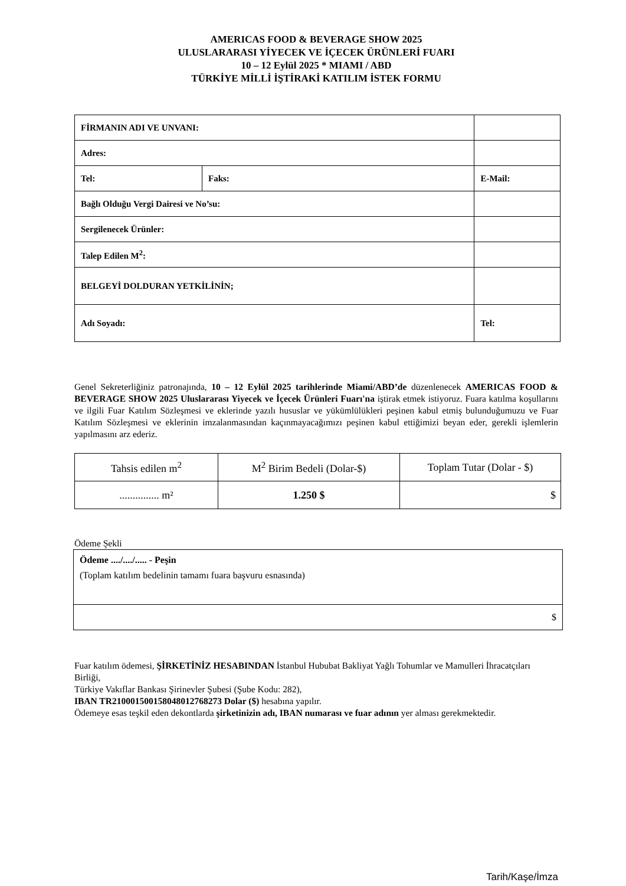AMERICAS FOOD & BEVERAGE SHOW 2025
ULUSLARARASI YİYECEK VE İÇECEK ÜRÜNLERİ FUARI
10 – 12 Eylül 2025 * MIAMI / ABD
TÜRKİYE MİLLİ İŞTİRAKİ KATILIM İSTEK FORMU
| FİRMANIN ADI VE UNVANI: | | |
| Adres: | | |
| Tel: | Faks: | E-Mail: |
| Bağlı Olduğu Vergi Dairesi ve No’su: | | |
| Sergilenecek Ürünler: | | |
| Talep Edilen M<sup>2</sup>: | | |
| BELGEYİ DOLDURAN YETKİLİNİN; | | |
| Adı Soyadı: | | Tel: |
Genel Sekreterliğiniz patronajında, 10 – 12 Eylül 2025 tarihlerinde Miami/ABD’de düzenlenecek AMERICAS FOOD & BEVERAGE SHOW 2025 Uluslararası Yiyecek ve İçecek Ürünleri Fuarı'na iştirak etmek istiyoruz. Fuara katılma koşullarını ve ilgili Fuar Katılım Sözleşmesi ve eklerinde yazılı hususlar ve yükümlülükleri peşinen kabul etmiş bulunduğumuzu ve Fuar Katılım Sözleşmesi ve eklerinin imzalanmasından kaçınmayacağımızı peşinen kabul ettiğimizi beyan eder, gerekli işlemlerin yapılmasını arz ederiz.
| Tahsis edilen m<sup>2</sup> | M<sup>2</sup> Birim Bedeli (Dolar-$) | Toplam Tutar (Dolar - $) |
| ............... m² | 1.250 $ | $ |
Ödeme Şekli
| Ödeme ..../..../..... - Peşin (Toplam katılım bedelinin tamamı fuara başvuru esnasında) |
| $ |
Fuar katılım ödemesi, ŞİRKETİNİZ HESABINDAN İstanbul Hububat Bakliyat Yağlı Tohumlar ve Mamulleri İhracatçıları Birliği,
Türkiye Vakıflar Bankası Şirinevler Şubesi (Şube Kodu: 282),
IBAN TR210001500158048012768273 Dolar ($) hesabına yapılır.
Ödemeye esas teşkil eden dekontlarda şirketinizin adı, IBAN numarası ve fuar adının yer alması gerekmektedir.
Tarih/Kaşe/İmza